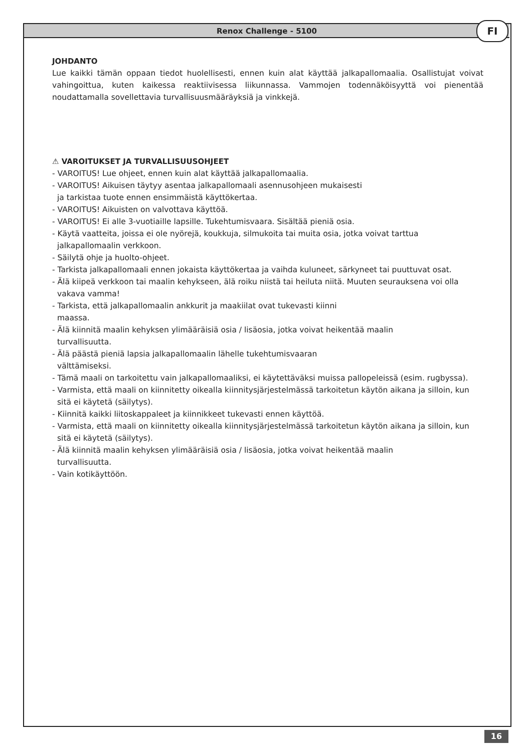Renox Challenge - 5100 FI
JOHDANTO
Lue kaikki tämän oppaan tiedot huolellisesti, ennen kuin alat käyttää jalkapallomaalia. Osallistujat voivat vahingoittua, kuten kaikessa reaktiivisessa liikunnassa. Vammojen todennäköisyyttä voi pienentää noudattamalla sovellettavia turvallisuusmääräyksiä ja vinkkejä.
⚠ VAROITUKSET JA TURVALLISUUSOHJEET
- VAROITUS! Lue ohjeet, ennen kuin alat käyttää jalkapallomaalia.
- VAROITUS! Aikuisen täytyy asentaa jalkapallomaali asennusohjeen mukaisesti
ja tarkistaa tuote ennen ensimmäistä käyttökertaa.
- VAROITUS! Aikuisten on valvottava käyttöä.
- VAROITUS! Ei alle 3-vuotiaille lapsille. Tukehtumisvaara. Sisältää pieniä osia.
- Käytä vaatteita, joissa ei ole nyörejä, koukkuja, silmukoita tai muita osia, jotka voivat tarttua jalkapallomaalin verkkoon.
- Säilytä ohje ja huolto-ohjeet.
- Tarkista jalkapallomaali ennen jokaista käyttökertaa ja vaihda kuluneet, särkyneet tai puuttuvat osat.
- Älä kiipeä verkkoon tai maalin kehykseen, älä roiku niistä tai heiluta niitä. Muuten seurauksena voi olla vakava vamma!
- Tarkista, että jalkapallomaalin ankkurit ja maakiilat ovat tukevasti kiinni
maassa.
- Älä kiinnitä maalin kehyksen ylimääräisiä osia / lisäosia, jotka voivat heikentää maalin
turvallisuutta.
- Älä päästä pieniä lapsia jalkapallomaalin lähelle tukehtumisvaaran
välttämiseksi.
- Tämä maali on tarkoitettu vain jalkapallomaaliksi, ei käytettäväksi muissa pallopeleissä (esim. rugbyssa).
- Varmista, että maali on kiinnitetty oikealla kiinnitysjärjestelmässä tarkoitetun käytön aikana ja silloin, kun sitä ei käytetä (säilytys).
- Kiinnitä kaikki liitoskappaleet ja kiinnikkeet tukevasti ennen käyttöä.
- Varmista, että maali on kiinnitetty oikealla kiinnitysjärjestelmässä tarkoitetun käytön aikana ja silloin, kun sitä ei käytetä (säilytys).
- Älä kiinnitä maalin kehyksen ylimääräisiä osia / lisäosia, jotka voivat heikentää maalin
turvallisuutta.
- Vain kotikäyttöön.
16